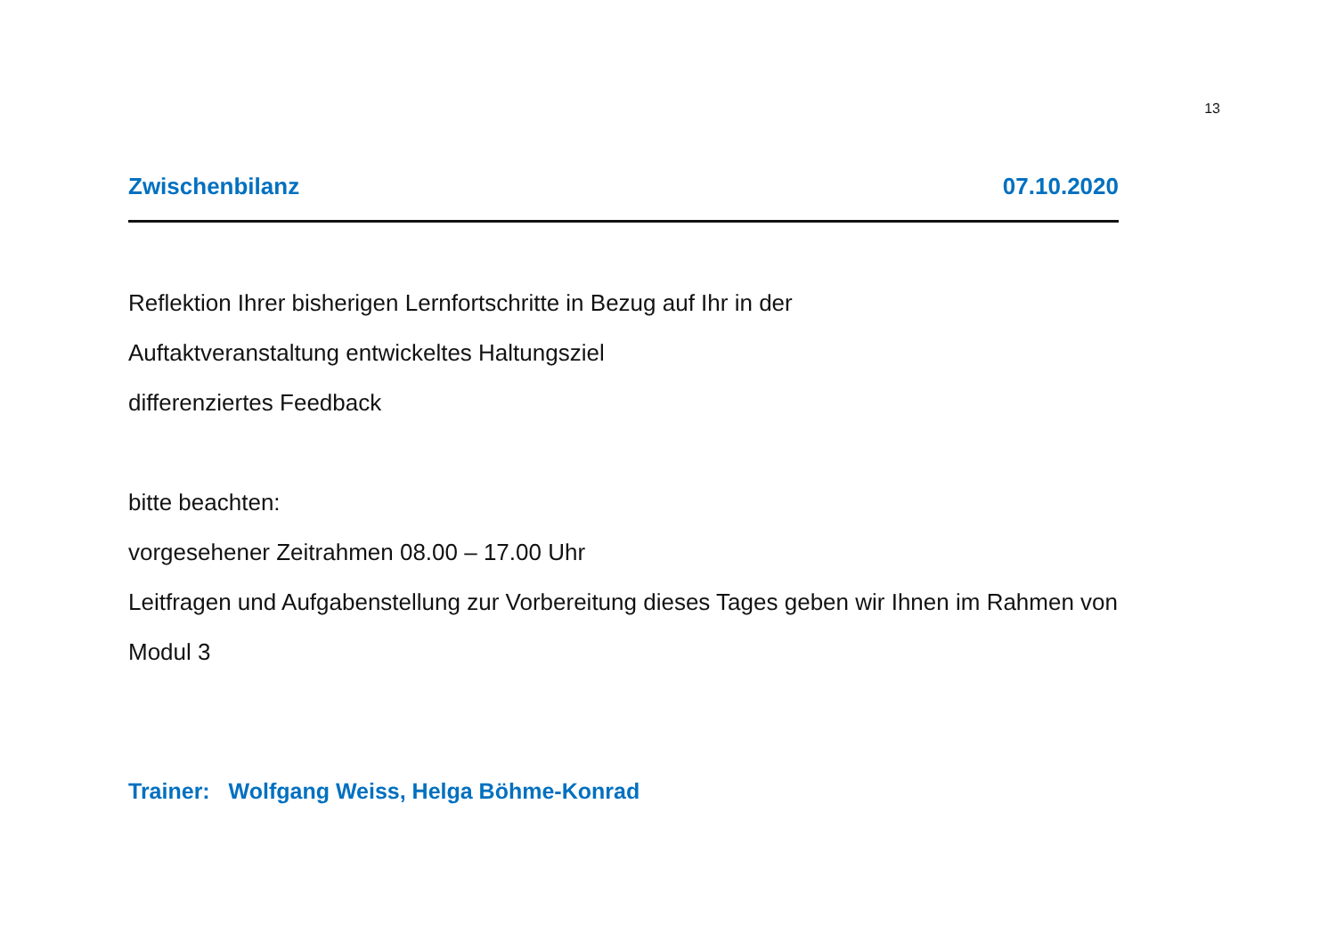13
Zwischenbilanz 07.10.2020
Reflektion Ihrer bisherigen Lernfortschritte in Bezug auf Ihr in der
Auftaktveranstaltung entwickeltes Haltungsziel
differenziertes Feedback
bitte beachten:
vorgesehener Zeitrahmen 08.00 – 17.00 Uhr
Leitfragen und Aufgabenstellung zur Vorbereitung dieses Tages geben wir Ihnen im Rahmen von
Modul 3
Trainer: Wolfgang Weiss, Helga Böhme-Konrad